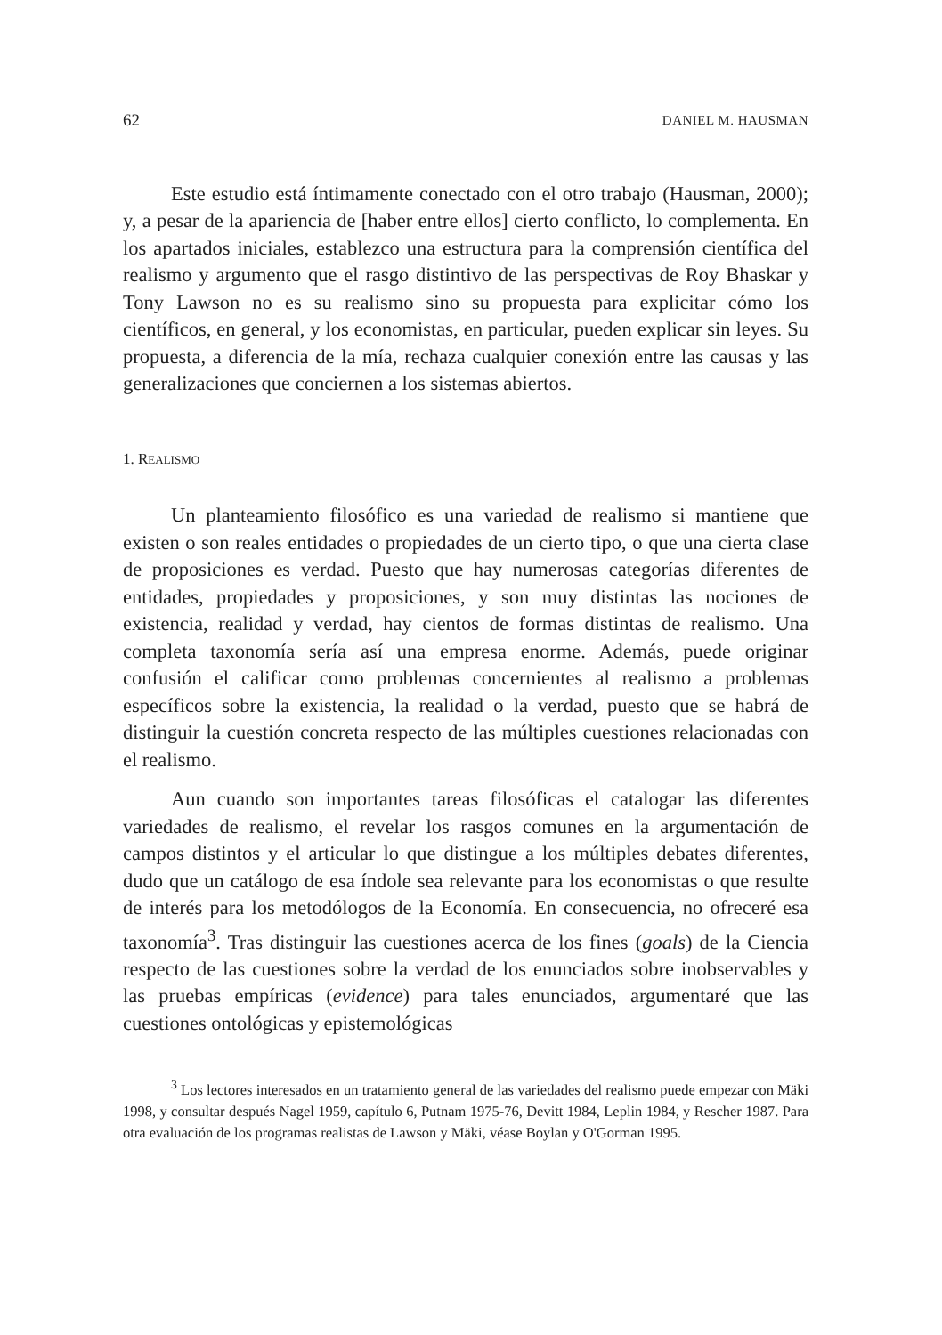62 DANIEL M. HAUSMAN
Este estudio está íntimamente conectado con el otro trabajo (Hausman, 2000); y, a pesar de la apariencia de [haber entre ellos] cierto conflicto, lo complementa. En los apartados iniciales, establezco una estructura para la comprensión científica del realismo y argumento que el rasgo distintivo de las perspectivas de Roy Bhaskar y Tony Lawson no es su realismo sino su propuesta para explicitar cómo los científicos, en general, y los economistas, en particular, pueden explicar sin leyes. Su propuesta, a diferencia de la mía, rechaza cualquier conexión entre las causas y las generalizaciones que conciernen a los sistemas abiertos.
1. REALISMO
Un planteamiento filosófico es una variedad de realismo si mantiene que existen o son reales entidades o propiedades de un cierto tipo, o que una cierta clase de proposiciones es verdad. Puesto que hay numerosas categorías diferentes de entidades, propiedades y proposiciones, y son muy distintas las nociones de existencia, realidad y verdad, hay cientos de formas distintas de realismo. Una completa taxonomía sería así una empresa enorme. Además, puede originar confusión el calificar como problemas concernientes al realismo a problemas específicos sobre la existencia, la realidad o la verdad, puesto que se habrá de distinguir la cuestión concreta respecto de las múltiples cuestiones relacionadas con el realismo.
Aun cuando son importantes tareas filosóficas el catalogar las diferentes variedades de realismo, el revelar los rasgos comunes en la argumentación de campos distintos y el articular lo que distingue a los múltiples debates diferentes, dudo que un catálogo de esa índole sea relevante para los economistas o que resulte de interés para los metodólogos de la Economía. En consecuencia, no ofreceré esa taxonomía<sup>3</sup>. Tras distinguir las cuestiones acerca de los fines (goals) de la Ciencia respecto de las cuestiones sobre la verdad de los enunciados sobre inobservables y las pruebas empíricas (evidence) para tales enunciados, argumentaré que las cuestiones ontológicas y epistemológicas
<sup>3</sup> Los lectores interesados en un tratamiento general de las variedades del realismo puede empezar con Mäki 1998, y consultar después Nagel 1959, capítulo 6, Putnam 1975-76, Devitt 1984, Leplin 1984, y Rescher 1987. Para otra evaluación de los programas realistas de Lawson y Mäki, véase Boylan y O'Gorman 1995.